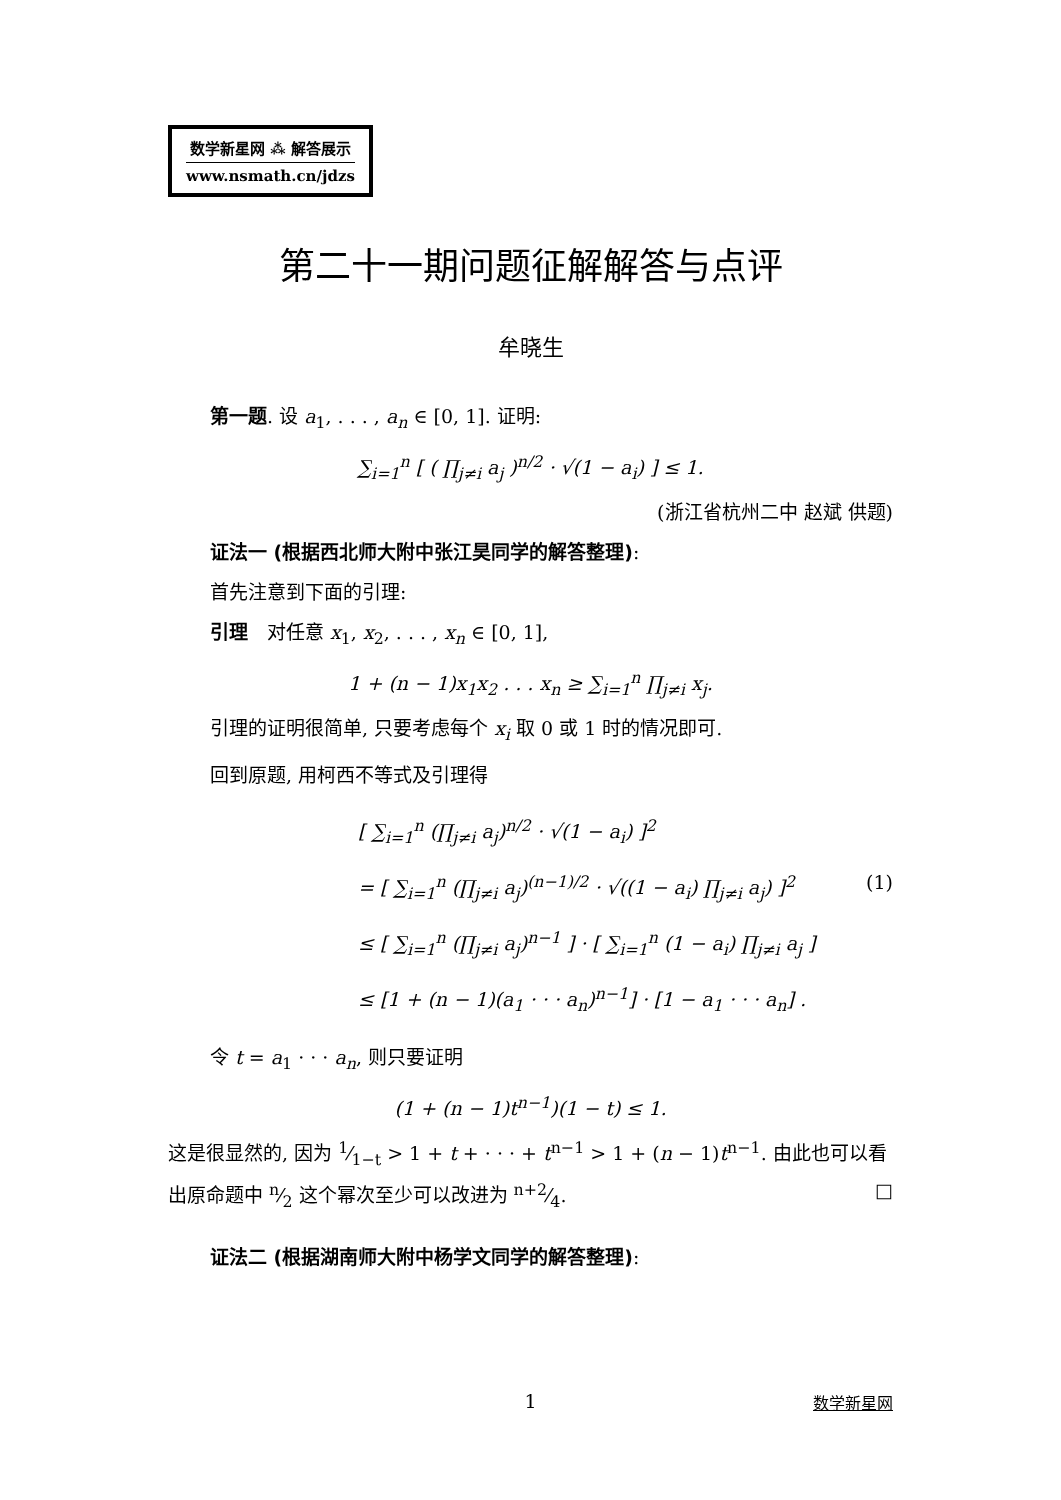数学新星网 ⁂ 解答展示
www.nsmath.cn/jdzs
第二十一期问题征解解答与点评
牟晓生
第一题. 设 a<sub>1</sub>, . . . , a<sub>n</sub> ∈ [0, 1]. 证明:
∑<sub>i=1</sub><sup>n</sup> [ ( ∏<sub>j≠i</sub> a<sub>j</sub> )<sup>n/2</sup> · √(1 − a<sub>i</sub>) ] ≤ 1.
(浙江省杭州二中 赵斌 供题)
证法一 (根据西北师大附中张江昊同学的解答整理):
首先注意到下面的引理:
引理　对任意 x<sub>1</sub>, x<sub>2</sub>, . . . , x<sub>n</sub> ∈ [0, 1],
1 + (n − 1)x<sub>1</sub>x<sub>2</sub> . . . x<sub>n</sub> ≥ ∑<sub>i=1</sub><sup>n</sup> ∏<sub>j≠i</sub> x<sub>j</sub>.
引理的证明很简单, 只要考虑每个 x<sub>i</sub> 取 0 或 1 时的情况即可.
回到原题, 用柯西不等式及引理得
[ ∑<sub>i=1</sub><sup>n</sup> (∏<sub>j≠i</sub> a<sub>j</sub>)<sup>n/2</sup> · √(1 − a<sub>i</sub>) ]<sup>2</sup>
= [ ∑<sub>i=1</sub><sup>n</sup> (∏<sub>j≠i</sub> a<sub>j</sub>)<sup>(n−1)/2</sup> · √((1 − a<sub>i</sub>) ∏<sub>j≠i</sub> a<sub>j</sub>) ]<sup>2</sup> (1)
≤ [ ∑<sub>i=1</sub><sup>n</sup> (∏<sub>j≠i</sub> a<sub>j</sub>)<sup>n−1</sup> ] · [ ∑<sub>i=1</sub><sup>n</sup> (1 − a<sub>i</sub>) ∏<sub>j≠i</sub> a<sub>j</sub> ]
≤ [1 + (n − 1)(a<sub>1</sub> · · · a<sub>n</sub>)<sup>n−1</sup>] · [1 − a<sub>1</sub> · · · a<sub>n</sub>] .
令 t = a<sub>1</sub> · · · a<sub>n</sub>, 则只要证明
(1 + (n − 1)t<sup>n−1</sup>)(1 − t) ≤ 1.
这是很显然的, 因为 1⁄1−t > 1 + t + · · · + t<sup>n−1</sup> > 1 + (n − 1)t<sup>n−1</sup>. 由此也可以看出原命题中 n⁄2 这个幂次至少可以改进为 n+2⁄4. □
证法二 (根据湖南师大附中杨学文同学的解答整理):
1 数学新星网